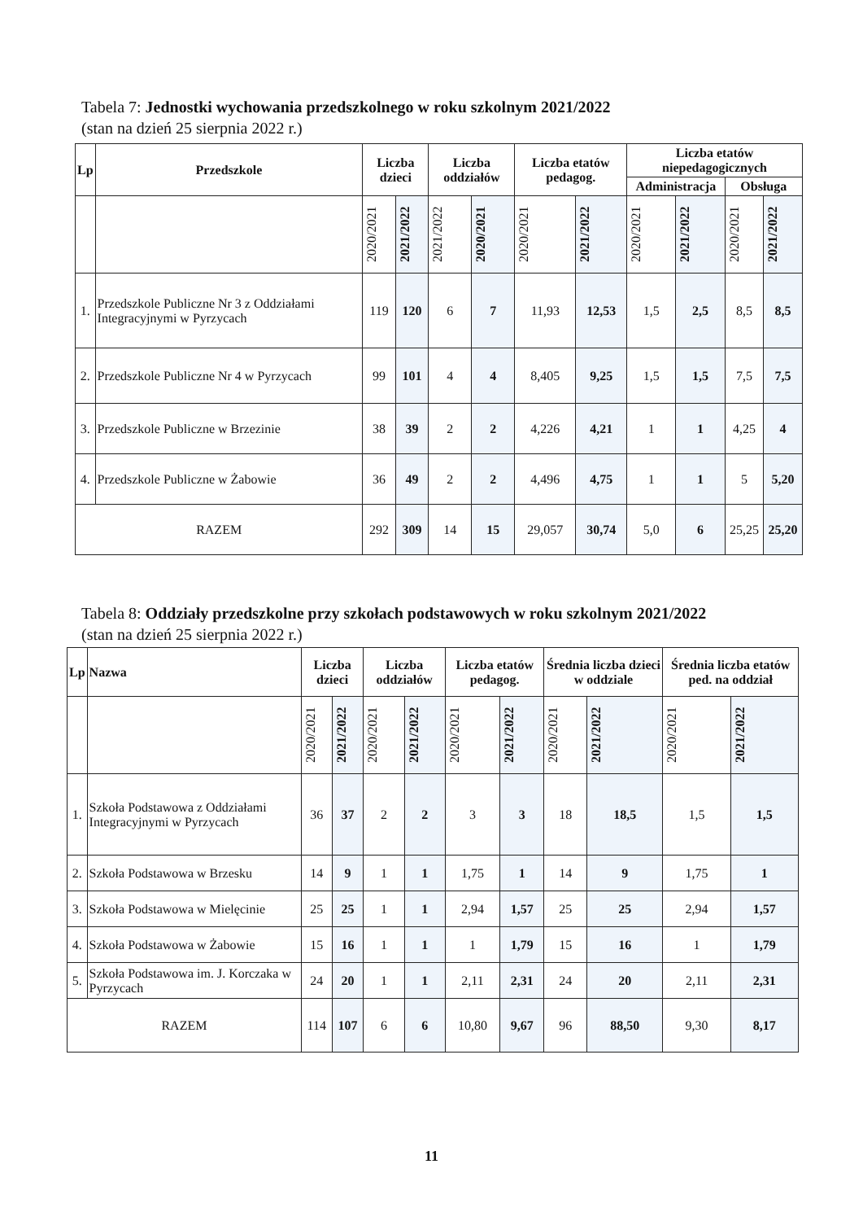Tabela 7: Jednostki wychowania przedszkolnego w roku szkolnym 2021/2022
(stan na dzień 25 sierpnia 2022 r.)
| Lp | Przedszkole | Liczba dzieci | | Liczba oddziałów | | Liczba etatów pedagog. | | Liczba etatów niepedagogicznych | | | |
| --- | --- | --- | --- | --- | --- | --- | --- | --- | --- | --- | --- |
| | | | | | | | | Administracja | | Obsługa | |
| | | 2020/2021 | 2021/2022 | 2021/2022 | 2020/2021 | 2020/2021 | 2021/2022 | 2020/2021 | 2021/2022 | 2020/2021 | 2021/2022 |
| 1. | Przedszkole Publiczne Nr 3 z Oddziałami Integracyjnymi w Pyrzycach | 119 | 120 | 6 | 7 | 11,93 | 12,53 | 1,5 | 2,5 | 8,5 | 8,5 |
| 2. | Przedszkole Publiczne Nr 4 w Pyrzycach | 99 | 101 | 4 | 4 | 8,405 | 9,25 | 1,5 | 1,5 | 7,5 | 7,5 |
| 3. | Przedszkole Publiczne w Brzezinie | 38 | 39 | 2 | 2 | 4,226 | 4,21 | 1 | 1 | 4,25 | 4 |
| 4. | Przedszkole Publiczne w Żabowie | 36 | 49 | 2 | 2 | 4,496 | 4,75 | 1 | 1 | 5 | 5,20 |
| RAZEM | | 292 | 309 | 14 | 15 | 29,057 | 30,74 | 5,0 | 6 | 25,25 | 25,20 |
Tabela 8: Oddziały przedszkolne przy szkołach podstawowych w roku szkolnym 2021/2022
(stan na dzień 25 sierpnia 2022 r.)
| Lp | Nazwa | Liczba dzieci | | Liczba oddziałów | | Liczba etatów pedagog. | | Średnia liczba dzieci w oddziale | | Średnia liczba etatów ped. na oddział | |
| --- | --- | --- | --- | --- | --- | --- | --- | --- | --- | --- | --- |
| | | 2020/2021 | 2021/2022 | 2020/2021 | 2021/2022 | 2020/2021 | 2021/2022 | 2020/2021 | 2021/2022 | 2020/2021 | 2021/2022 |
| 1. | Szkoła Podstawowa z Oddziałami Integracyjnymi w Pyrzycach | 36 | 37 | 2 | 2 | 3 | 3 | 18 | 18,5 | 1,5 | 1,5 |
| 2. | Szkoła Podstawowa w Brzesku | 14 | 9 | 1 | 1 | 1,75 | 1 | 14 | 9 | 1,75 | 1 |
| 3. | Szkoła Podstawowa w Mielęcinie | 25 | 25 | 1 | 1 | 2,94 | 1,57 | 25 | 25 | 2,94 | 1,57 |
| 4. | Szkoła Podstawowa w Żabowie | 15 | 16 | 1 | 1 | 1 | 1,79 | 15 | 16 | 1 | 1,79 |
| 5. | Szkoła Podstawowa im. J. Korczaka w Pyrzycach | 24 | 20 | 1 | 1 | 2,11 | 2,31 | 24 | 20 | 2,11 | 2,31 |
| RAZEM | | 114 | 107 | 6 | 6 | 10,80 | 9,67 | 96 | 88,50 | 9,30 | 8,17 |
11